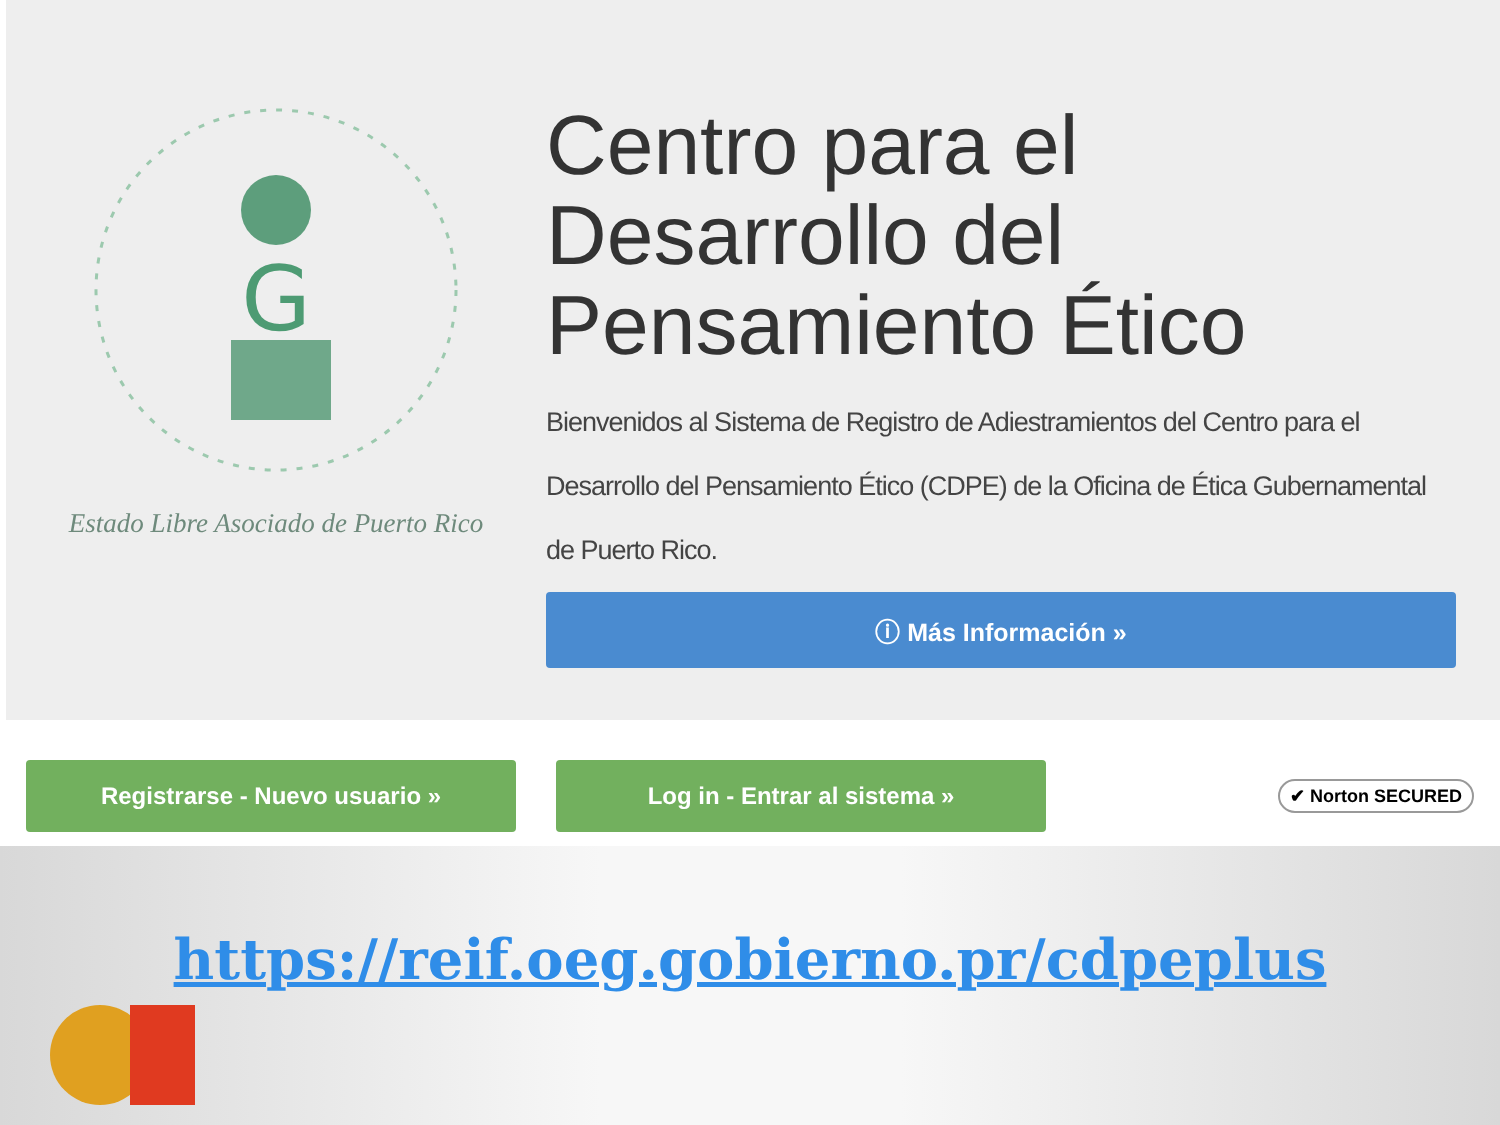G
Estado Libre Asociado de Puerto Rico
Centro para el Desarrollo del Pensamiento Ético
Bienvenidos al Sistema de Registro de Adiestramientos del Centro para el Desarrollo del Pensamiento Ético (CDPE) de la Oficina de Ética Gubernamental de Puerto Rico.
ⓘ Más Información »
Registrarse - Nuevo usuario » Log in - Entrar al sistema »
✔ Norton SECURED
https://reif.oeg.gobierno.pr/cdpeplus